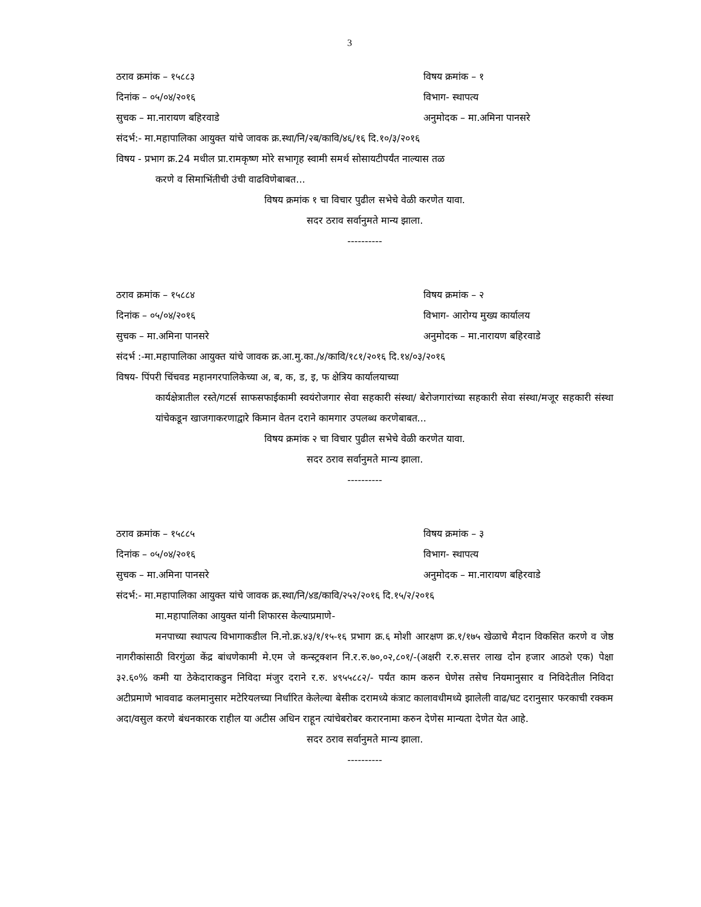3
ठराव क्रमांक – १५८८३ विषय क्रमांक – १
दिनांक – ०५/०४/२०१६ विभाग- स्थापत्य
सुचक – मा.नारायण बहिरवाडे अनुमोदक – मा.अमिना पानसरे
संदर्भ:- मा.महापालिका आयुक्त यांचे जावक क्र.स्था/नि/२ब/कावि/४६/१६ दि.१०/३/२०१६
विषय - प्रभाग क्र.24 मधील प्रा.रामकृष्ण मोरे सभागृह स्वामी समर्थ सोसायटीपर्यंत नाल्यास तळ
करणे व सिमाभिंतीची उंची वाढविणेबाबत...
विषय क्रमांक १ चा विचार पुढील सभेचे वेळी करणेत यावा.
सदर ठराव सर्वानुमते मान्य झाला.
----------
ठराव क्रमांक – १५८८४ विषय क्रमांक – २
दिनांक – ०५/०४/२०१६ विभाग- आरोग्य मुख्य कार्यालय
सुचक – मा.अमिना पानसरे अनुमोदक – मा.नारायण बहिरवाडे
संदर्भ :-मा.महापालिका आयुक्त यांचे जावक क्र.आ.मु.का./४/कावि/१८१/२०१६ दि.१४/०३/२०१६
विषय- पिंपरी चिंचवड महानगरपालिकेच्या अ, ब, क, ड, इ, फ क्षेत्रिय कार्यालयाच्या
कार्यक्षेत्रातील रस्ते/गटर्स साफसफाईकामी स्वयंरोजगार सेवा सहकारी संस्था/ बेरोजगारांच्या सहकारी सेवा संस्था/मजूर सहकारी संस्था यांचेकडून खाजगाकरणाद्वारे किमान वेतन दराने कामगार उपलब्ध करणेबाबत...
विषय क्रमांक २ चा विचार पुढील सभेचे वेळी करणेत यावा.
सदर ठराव सर्वानुमते मान्य झाला.
----------
ठराव क्रमांक – १५८८५ विषय क्रमांक – ३
दिनांक – ०५/०४/२०१६ विभाग- स्थापत्य
सुचक – मा.अमिना पानसरे अनुमोदक – मा.नारायण बहिरवाडे
संदर्भ:- मा.महापालिका आयुक्त यांचे जावक क्र.स्था/नि/४ड/कावि/२५२/२०१६ दि.१५/२/२०१६
मा.महापालिका आयुक्त यांनी शिफारस केल्याप्रमाणे-
मनपाच्या स्थापत्य विभागाकडील नि.नो.क्र.४३/१/१५-१६ प्रभाग क्र.६ मोशी आरक्षण क्र.१/१७५ खेळाचे मैदान विकसित करणे व जेष्ठ नागरीकांसाठी विरगुंळा केंद्र बांधणेकामी मे.एम जे कन्स्ट्रक्शन नि.र.रु.७०,०२,८०१/-(अक्षरी र.रु.सत्तर लाख दोन हजार आठशे एक) पेक्षा ३२.६०% कमी या ठेकेदाराकडुन निविदा मंजुर दराने र.रु. ४९५५८८२/- पर्यंत काम करुन घेणेस तसेच नियमानुसार व निविदेतील निविदा अटीप्रमाणे भाववाढ कलमानुसार मटेरियलच्या निर्धारित केलेल्या बेसीक दरामध्ये कंत्राट कालावधीमध्ये झालेली वाढ/घट दरानुसार फरकाची रक्कम अदा/वसुल करणे बंधनकारक राहील या अटीस अधिन राहून त्यांचेबरोबर करारनामा करुन देणेस मान्यता देणेत येत आहे.
सदर ठराव सर्वानुमते मान्य झाला.
----------